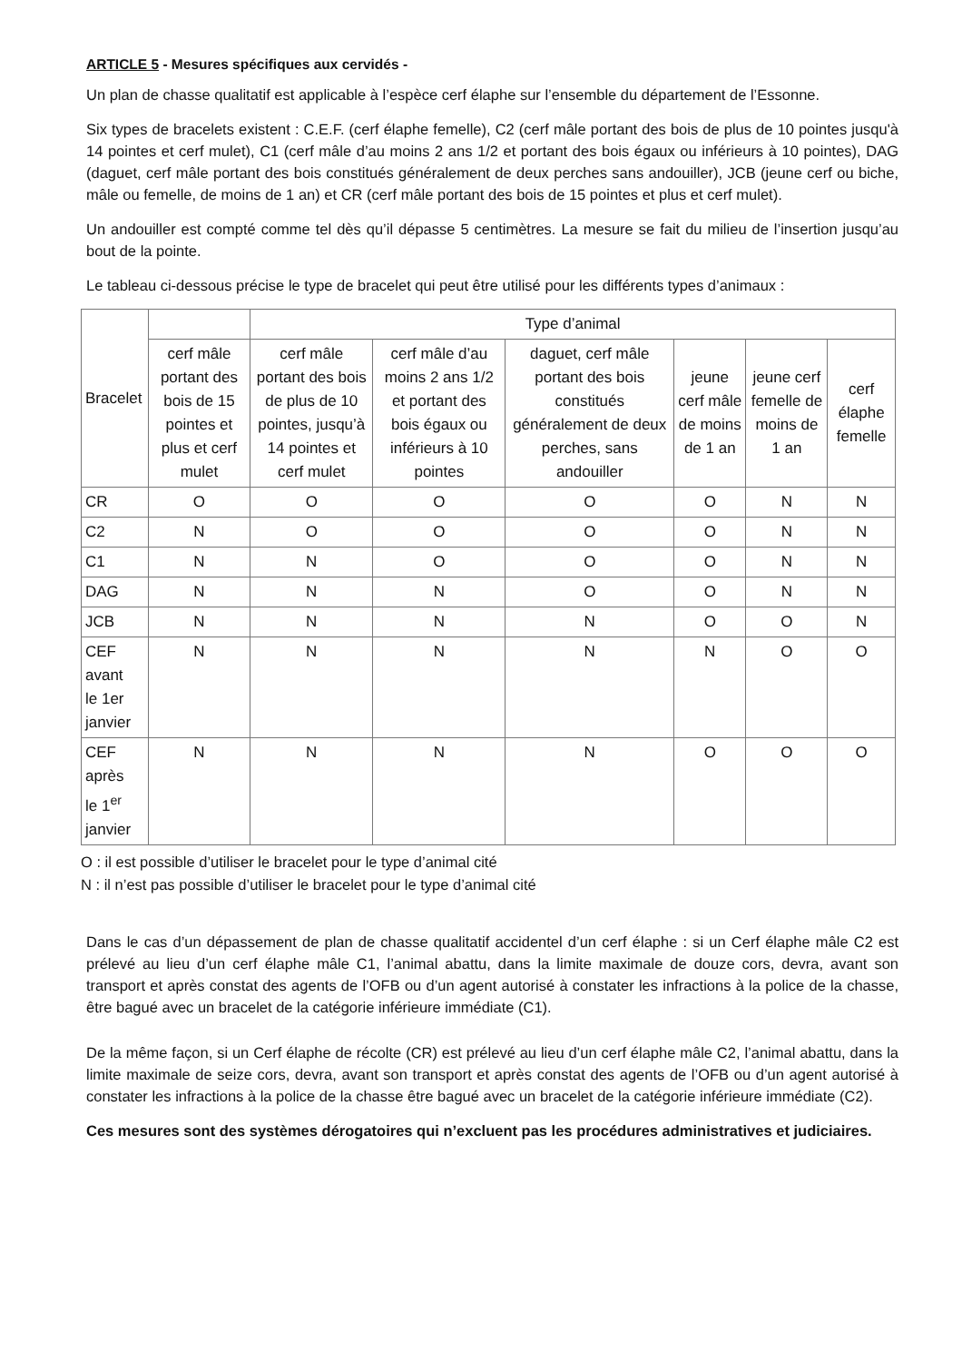ARTICLE 5 - Mesures spécifiques aux cervidés -
Un plan de chasse qualitatif est applicable à l’espèce cerf élaphe sur l’ensemble du département de l’Essonne.
Six types de bracelets existent : C.E.F. (cerf élaphe femelle), C2 (cerf mâle portant des bois de plus de 10 pointes jusqu'à 14 pointes et cerf mulet), C1 (cerf mâle d’au moins 2 ans 1/2 et portant des bois égaux ou inférieurs à 10 pointes), DAG (daguet, cerf mâle portant des bois constitués généralement de deux perches sans andouiller), JCB (jeune cerf ou biche, mâle ou femelle, de moins de 1 an) et CR (cerf mâle portant des bois de 15 pointes et plus et cerf mulet).
Un andouiller est compté comme tel dès qu’il dépasse 5 centimètres. La mesure se fait du milieu de l’insertion jusqu’au bout de la pointe.
Le tableau ci-dessous précise le type de bracelet qui peut être utilisé pour les différents types d’animaux :
| Bracelet | | Type d’animal | | | | | |
| --- | --- | --- | --- | --- | --- | --- | --- |
| | cerf mâle portant des bois de 15 pointes et plus et cerf mulet | cerf mâle portant des bois de plus de 10 pointes, jusqu’à 14 pointes et cerf mulet | cerf mâle d’au moins 2 ans 1/2 et portant des bois égaux ou inférieurs à 10 pointes | daguet, cerf mâle portant des bois constitués généralement de deux perches, sans andouiller | jeune cerf mâle de moins de 1 an | jeune cerf femelle de moins de 1 an | cerf élaphe femelle |
| CR | O | O | O | O | O | N | N |
| C2 | N | O | O | O | O | N | N |
| C1 | N | N | O | O | O | N | N |
| DAG | N | N | N | O | O | N | N |
| JCB | N | N | N | N | O | O | N |
| CEF avant le 1er janvier | N | N | N | N | N | O | O |
| CEF après le 1<sup>er</sup> janvier | N | N | N | N | O | O | O |
O : il est possible d’utiliser le bracelet pour le type d’animal cité
N : il n’est pas possible d’utiliser le bracelet pour le type d’animal cité
Dans le cas d’un dépassement de plan de chasse qualitatif accidentel d’un cerf élaphe : si un Cerf élaphe mâle C2 est prélevé au lieu d’un cerf élaphe mâle C1, l’animal abattu, dans la limite maximale de douze cors, devra, avant son transport et après constat des agents de l’OFB ou d’un agent autorisé à constater les infractions à la police de la chasse, être bagué avec un bracelet de la catégorie inférieure immédiate (C1).
De la même façon, si un Cerf élaphe de récolte (CR) est prélevé au lieu d’un cerf élaphe mâle C2, l’animal abattu, dans la limite maximale de seize cors, devra, avant son transport et après constat des agents de l’OFB ou d’un agent autorisé à constater les infractions à la police de la chasse être bagué avec un bracelet de la catégorie inférieure immédiate (C2).
Ces mesures sont des systèmes dérogatoires qui n’excluent pas les procédures administratives et judiciaires.